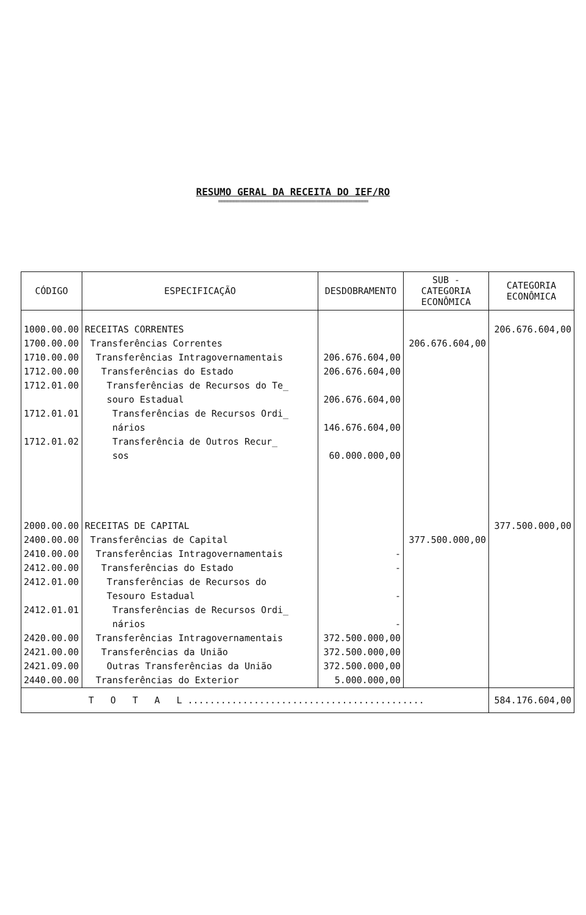RESUMO GERAL DA RECEITA DO IEF/RO
=================================================
| CÓDIGO | ESPECIFICAÇÃO | DESDOBRAMENTO | SUB - CATEGORIA ECONÔMICA | CATEGORIA ECONÔMICA |
| --- | --- | --- | --- | --- |
| 1000.00.00 1700.00.00 1710.00.00 1712.00.00 1712.01.00 1712.01.01 1712.01.02 2000.00.00 2400.00.00 2410.00.00 2412.00.00 2412.01.00 2412.01.01 2420.00.00 2421.00.00 2421.09.00 2440.00.00 | RECEITAS CORRENTES Transferências Correntes Transferências Intragovernamentais Transferências do Estado Transferências de Recursos do Te_ souro Estadual Transferências de Recursos Ordi_ nários Transferência de Outros Recur_ sos RECEITAS DE CAPITAL Transferências de Capital Transferências Intragovernamentais Transferências do Estado Transferências de Recursos do Tesouro Estadual Transferências de Recursos Ordi_ nários Transferências Intragovernamentais Transferências da União Outras Transferências da União Transferências do Exterior | 206.676.604,00 206.676.604,00 206.676.604,00 146.676.604,00 60.000.000,00 - - - - 372.500.000,00 372.500.000,00 372.500.000,00 5.000.000,00 | 206.676.604,00 377.500.000,00 | 206.676.604,00 377.500.000,00 |
| T O T A L ........................................... | | | | 584.176.604,00 |